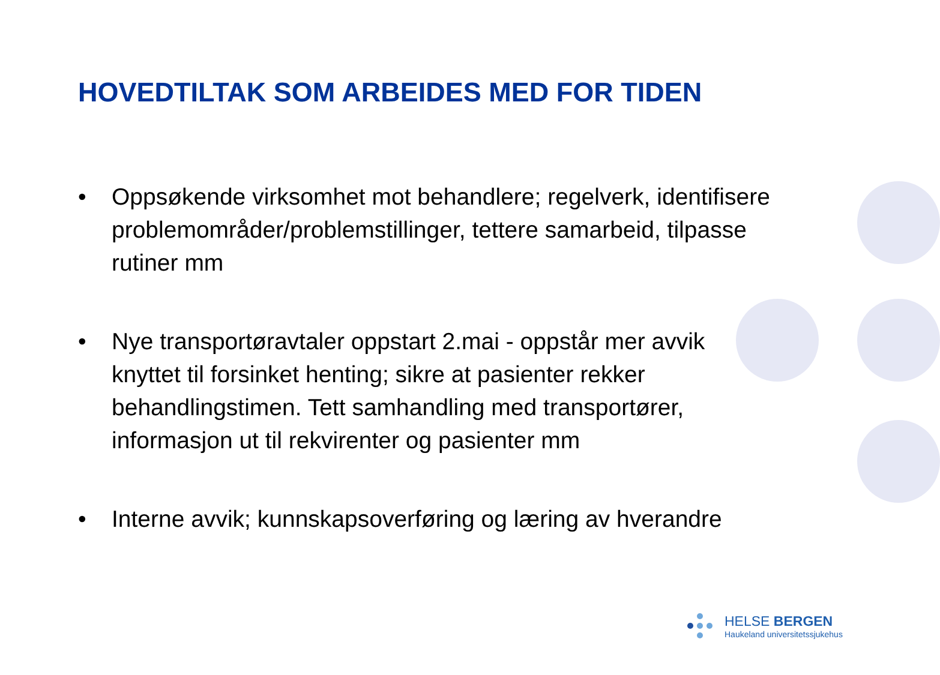HOVEDTILTAK SOM ARBEIDES MED FOR TIDEN
• Oppsøkende virksomhet mot behandlere; regelverk, identifisere problemområder/problemstillinger, tettere samarbeid, tilpasse rutiner mm
• Nye transportøravtaler oppstart 2.mai - oppstår mer avvik knyttet til forsinket henting; sikre at pasienter rekker behandlingstimen. Tett samhandling med transportører, informasjon ut til rekvirenter og pasienter mm
• Interne avvik; kunnskapsoverføring og læring av hverandre
HELSE BERGEN
Haukeland universitetssjukehus